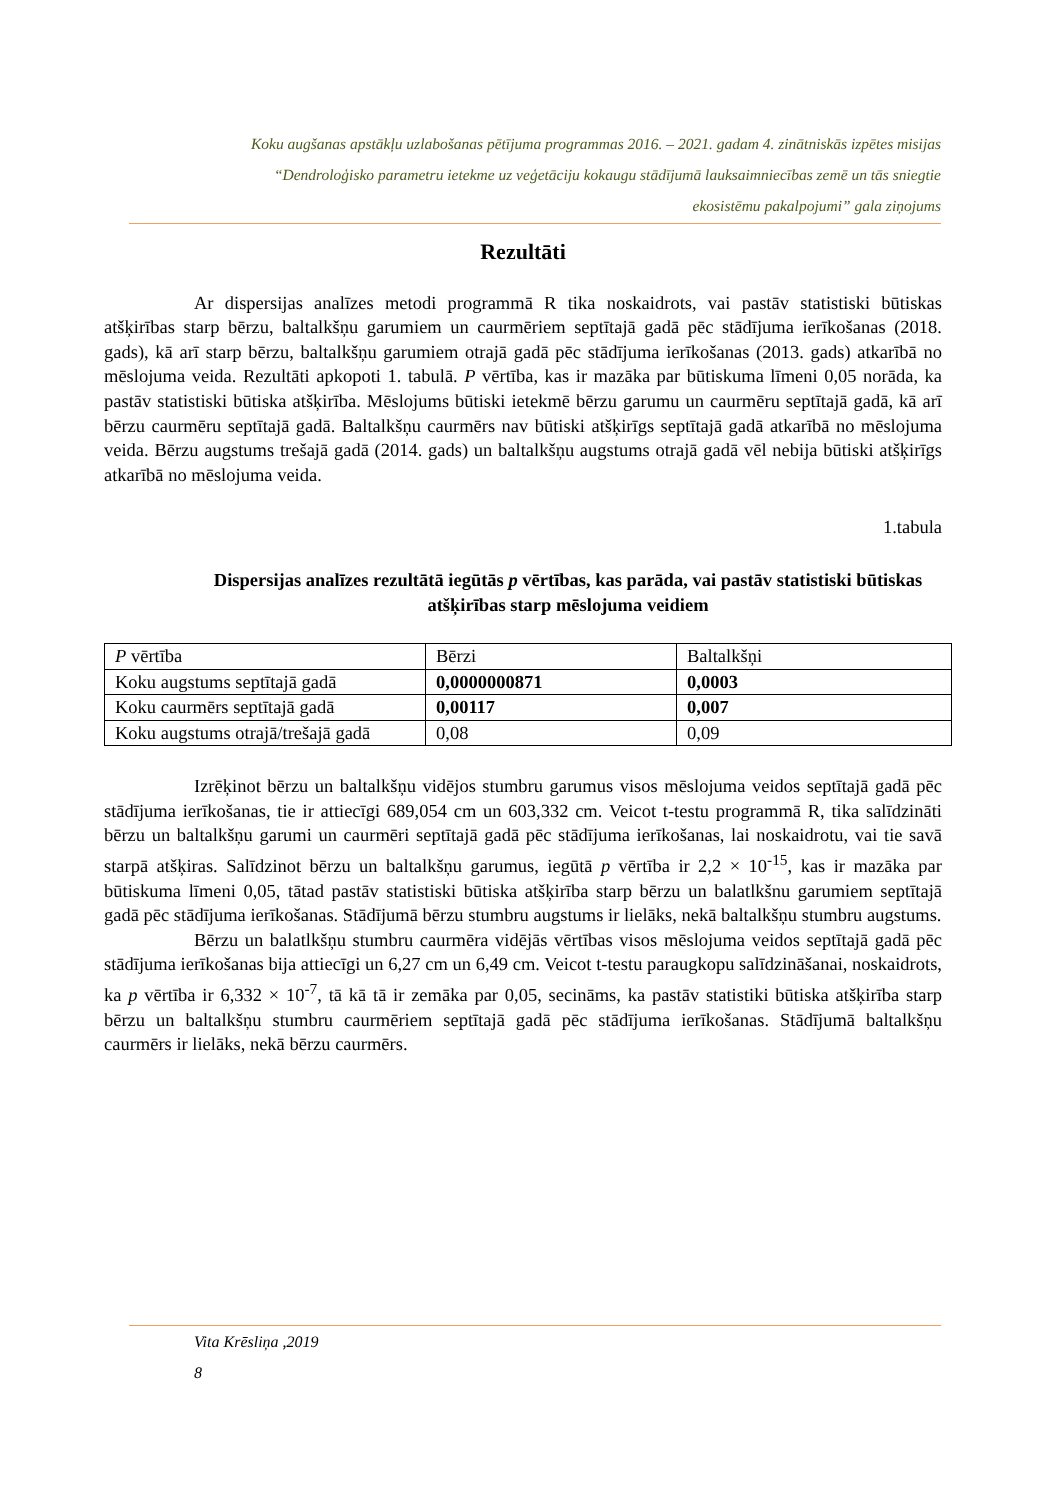Koku augšanas apstākļu uzlabošanas pētījuma programmas 2016. – 2021. gadam 4. zinātniskās izpētes misijas
“Dendroloģisko parametru ietekme uz veģetāciju kokaugu stādījumā lauksaimniecības zemē un tās sniegtie
ekosistēmu pakalpojumi” gala ziņojums
Rezultāti
Ar dispersijas analīzes metodi programmā R tika noskaidrots, vai pastāv statistiski būtiskas atšķirības starp bērzu, baltalkšņu garumiem un caurmēriem septītajā gadā pēc stādījuma ierīkošanas (2018. gads), kā arī starp bērzu, baltalkšņu garumiem otrajā gadā pēc stādījuma ierīkošanas (2013. gads) atkarībā no mēslojuma veida. Rezultāti apkopoti 1. tabulā. P vērtība, kas ir mazāka par būtiskuma līmeni 0,05 norāda, ka pastāv statistiski būtiska atšķirība. Mēslojums būtiski ietekmē bērzu garumu un caurmēru septītajā gadā, kā arī bērzu caurmēru septītajā gadā. Baltalkšņu caurmērs nav būtiski atšķirīgs septītajā gadā atkarībā no mēslojuma veida. Bērzu augstums trešajā gadā (2014. gads) un baltalkšņu augstums otrajā gadā vēl nebija būtiski atšķirīgs atkarībā no mēslojuma veida.
1.tabula
Dispersijas analīzes rezultātā iegūtās p vērtības, kas parāda, vai pastāv statistiski būtiskas atšķirības starp mēslojuma veidiem
| P vērtība | Bērzi | Baltalkšņi |
| Koku augstums septītajā gadā | 0,0000000871 | 0,0003 |
| Koku caurmērs septītajā gadā | 0,00117 | 0,007 |
| Koku augstums otrajā/trešajā gadā | 0,08 | 0,09 |
Izrēķinot bērzu un baltalkšņu vidējos stumbru garumus visos mēslojuma veidos septītajā gadā pēc stādījuma ierīkošanas, tie ir attiecīgi 689,054 cm un 603,332 cm. Veicot t-testu programmā R, tika salīdzināti bērzu un baltalkšņu garumi un caurmēri septītajā gadā pēc stādījuma ierīkošanas, lai noskaidrotu, vai tie savā starpā atšķiras. Salīdzinot bērzu un baltalkšņu garumus, iegūtā p vērtība ir 2,2 × 10<sup>-15</sup>, kas ir mazāka par būtiskuma līmeni 0,05, tātad pastāv statistiski būtiska atšķirība starp bērzu un balatlkšnu garumiem septītajā gadā pēc stādījuma ierīkošanas. Stādījumā bērzu stumbru augstums ir lielāks, nekā baltalkšņu stumbru augstums.
Bērzu un balatlkšņu stumbru caurmēra vidējās vērtības visos mēslojuma veidos septītajā gadā pēc stādījuma ierīkošanas bija attiecīgi un 6,27 cm un 6,49 cm. Veicot t-testu paraugkopu salīdzināšanai, noskaidrots, ka p vērtība ir 6,332 × 10<sup>-7</sup>, tā kā tā ir zemāka par 0,05, secināms, ka pastāv statistiki būtiska atšķirība starp bērzu un baltalkšņu stumbru caurmēriem septītajā gadā pēc stādījuma ierīkošanas. Stādījumā baltalkšņu caurmērs ir lielāks, nekā bērzu caurmērs.
Vita Krēsliņa ,2019
8